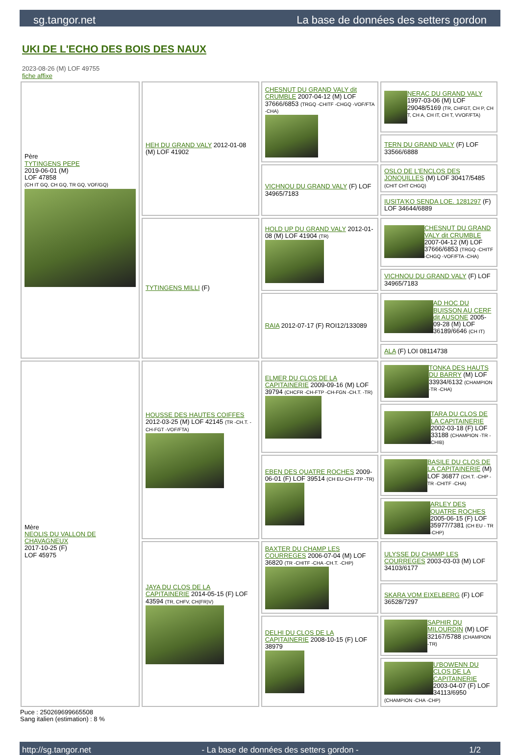sg.tangor.net La base de données des setters gordon
UKI DE L'ECHO DES BOIS DES NAUX
2023-08-26 (M) LOF 49755
fiche affixe
| Père TYTINGENS PEPE 2019-06-01 (M) LOF 47858 (CH IT GQ, CH GQ, TR GQ, VOF/GQ) | HEH DU GRAND VALY 2012-01-08 (M) LOF 41902 | CHESNUT DU GRAND VALY dit CRUMBLE 2007-04-12 (M) LOF 37666/6853 (TRGQ -CHITF -CHGQ -VOF/FTA -CHA) | NERAC DU GRAND VALY 1997-03-06 (M) LOF 29048/5169 (TR, CHFGT, CH P, CH T, CH A, CH IT, CH T, VVOF/FTA) |
| | | | TERN DU GRAND VALY (F) LOF 33566/6888 |
| | | VICHNOU DU GRAND VALY (F) LOF 34965/7183 | OSLO DE L'ENCLOS DES JONQUILLES (M) LOF 30417/5485 (CHIT CHT CHGQ) |
| | | | IUSITA'KO SENDA LOE. 1281297 (F) LOF 34644/6889 |
| | TYTINGENS MILLI (F) | HOLD UP DU GRAND VALY 2012-01-08 (M) LOF 41904 (TR) | CHESNUT DU GRAND VALY dit CRUMBLE 2007-04-12 (M) LOF 37666/6853 (TRGQ -CHITF -CHGQ -VOF/FTA -CHA) |
| | | | VICHNOU DU GRAND VALY (F) LOF 34965/7183 |
| | | RAIA 2012-07-17 (F) ROI12/133089 | AD HOC DU BUISSON AU CERF dit AUSONE 2005-09-28 (M) LOF 36189/6646 (CH IT) |
| | | | ALA (F) LOI 08114738 |
| Mère NEOLIS DU VALLON DE CHAVAGNEUX 2017-10-25 (F) LOF 45975 | HOUSSE DES HAUTES COIFFES 2012-03-25 (M) LOF 42145 (TR -CH.T. -CH-FGT -VOF/FTA) | ELMER DU CLOS DE LA CAPITAINERIE 2009-09-16 (M) LOF 39794 (CHCFR -CH-FTP -CH-FGN -CH.T. -TR) | TONKA DES HAUTS DU BARRY (M) LOF 33934/6132 (CHAMPION -TR -CHA) |
| | | | TARA DU CLOS DE LA CAPITAINERIE 2002-03-18 (F) LOF 33188 (CHAMPION -TR -CHIB) |
| | | EBEN DES QUATRE ROCHES 2009-06-01 (F) LOF 39514 (CH EU-CH-FTP -TR) | BASILE DU CLOS DE LA CAPITAINERIE (M) LOF 36877 (CH.T. -CHP -TR -CHITF -CHA) |
| | | | ARLEY DES QUATRE ROCHES 2005-06-15 (F) LOF 35977/7381 (CH EU - TR -CHP) |
| | JAYA DU CLOS DE LA CAPITAINERIE 2014-05-15 (F) LOF 43594 (TR, CHFV, CH(FR)V) | BAXTER DU CHAMP LES COURREGES 2006-07-04 (M) LOF 36820 (TR -CHITF -CHA -CH.T. -CHP) | ULYSSE DU CHAMP LES COURREGES 2003-03-03 (M) LOF 34103/6177 |
| | | | SKARA VOM EIXELBERG (F) LOF 36528/7297 |
| | | DELHI DU CLOS DE LA CAPITAINERIE 2008-10-15 (F) LOF 38979 | SAPHIR DU MILOURDIN (M) LOF 32167/5788 (CHAMPION -TR) |
| | | | U'BOWENN DU CLOS DE LA CAPITAINERIE 2003-04-07 (F) LOF 34113/6950 (CHAMPION -CHA -CHP) |
Puce : 250269699665508
Sang italien (estimation) : 8 %
http://sg.tangor.net - La base de données des setters gordon - 1/2